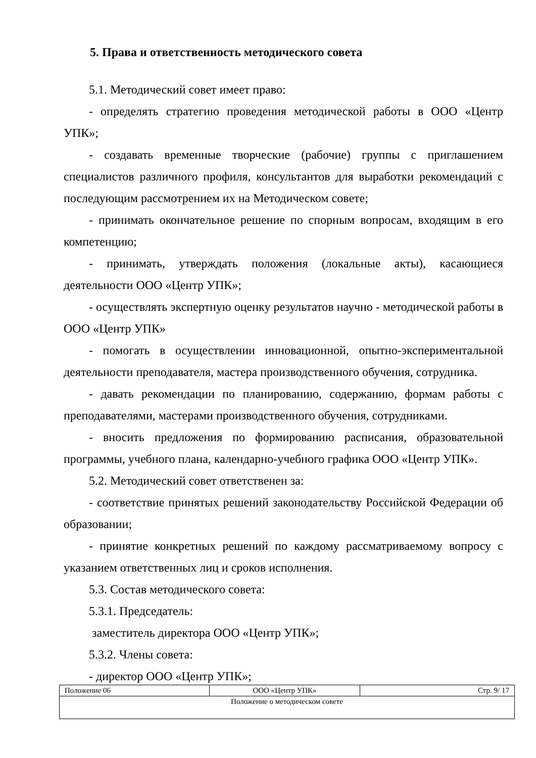5. Права и ответственность методического совета
5.1. Методический совет имеет право:
- определять стратегию проведения методической работы в ООО «Центр УПК»;
- создавать временные творческие (рабочие) группы с приглашением специалистов различного профиля, консультантов для выработки рекомендаций с последующим рассмотрением их на Методическом совете;
- принимать окончательное решение по спорным вопросам, входящим в его компетенцию;
- принимать, утверждать положения (локальные акты), касающиеся деятельности ООО «Центр УПК»;
- осуществлять экспертную оценку результатов научно - методической работы в ООО «Центр УПК»
- помогать в осуществлении инновационной, опытно-экспериментальной деятельности преподавателя, мастера производственного обучения, сотрудника.
- давать рекомендации по планированию, содержанию, формам работы с преподавателями, мастерами производственного обучения, сотрудниками.
- вносить предложения по формированию расписания, образовательной программы, учебного плана, календарно-учебного графика ООО «Центр УПК».
5.2. Методический совет ответственен за:
- соответствие принятых решений законодательству Российской Федерации об образовании;
- принятие конкретных решений по каждому рассматриваемому вопросу с указанием ответственных лиц и сроков исполнения.
5.3. Состав методического совета:
5.3.1. Председатель:
заместитель директора ООО «Центр УПК»;
5.3.2. Члены совета:
- директор ООО «Центр УПК»;
| Положение 06 | ООО «Центр УПК» | Стр. 9/ 17 |
| Положение о методическом совете | | |